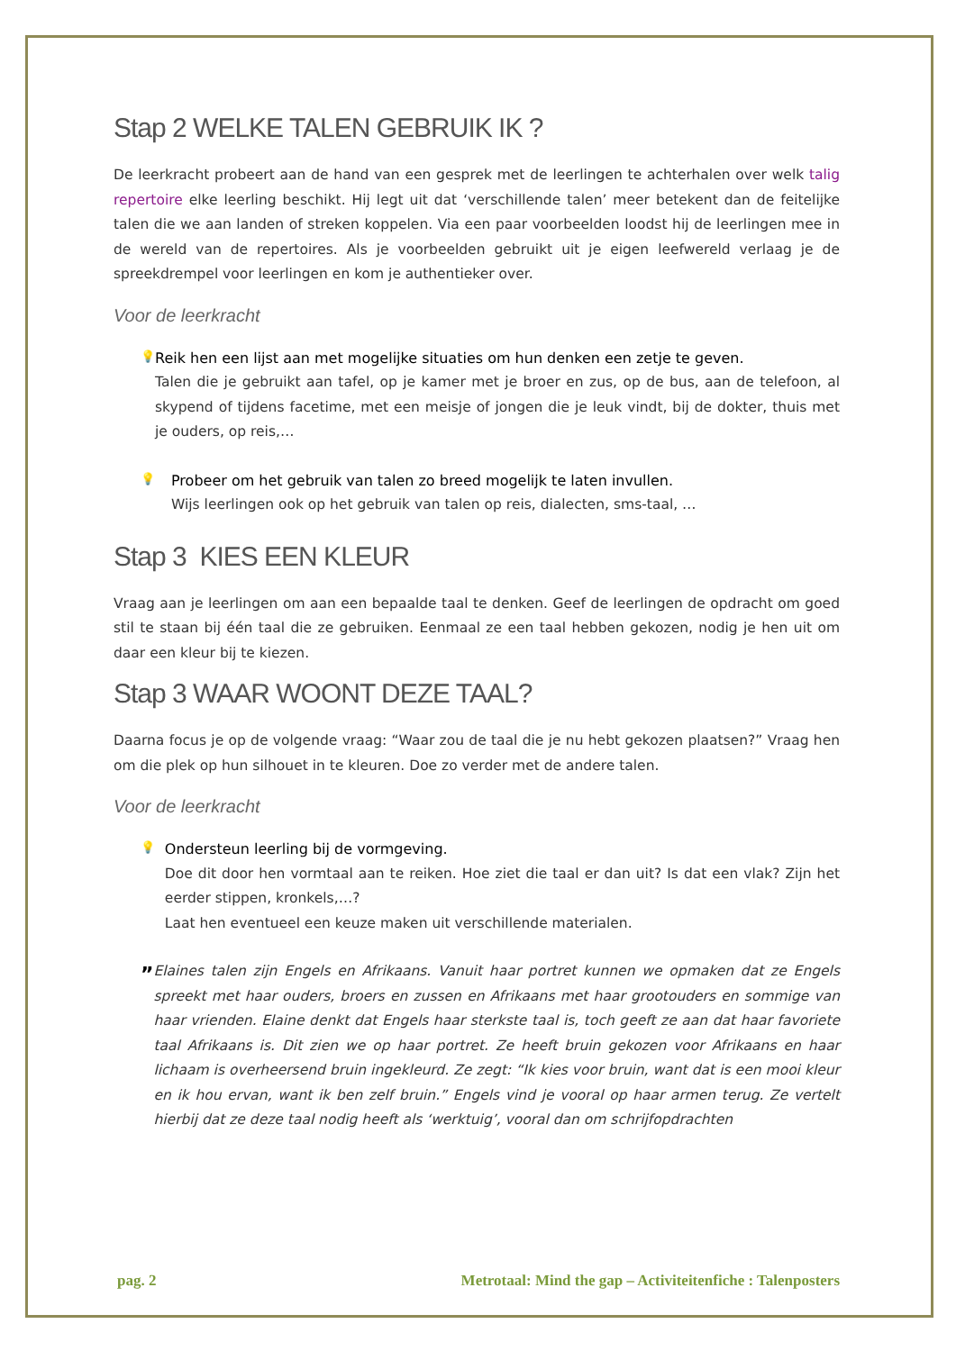Stap 2 WELKE TALEN GEBRUIK IK ?
De leerkracht probeert aan de hand van een gesprek met de leerlingen te achterhalen over welk talig repertoire elke leerling beschikt. Hij legt uit dat ‘verschillende talen’ meer betekent dan de feitelijke talen die we aan landen of streken koppelen. Via een paar voorbeelden loodst hij de leerlingen mee in de wereld van de repertoires. Als je voorbeelden gebruikt uit je eigen leefwereld verlaag je de spreekdrempel voor leerlingen en kom je authentieker over.
Voor de leerkracht
💡
Reik hen een lijst aan met mogelijke situaties om hun denken een zetje te geven.
Talen die je gebruikt aan tafel, op je kamer met je broer en zus, op de bus, aan de telefoon, al skypend of tijdens facetime, met een meisje of jongen die je leuk vindt, bij de dokter, thuis met je ouders, op reis,…
💡
Probeer om het gebruik van talen zo breed mogelijk te laten invullen.
Wijs leerlingen ook op het gebruik van talen op reis, dialecten, sms-taal, …
Stap 3 KIES EEN KLEUR
Vraag aan je leerlingen om aan een bepaalde taal te denken. Geef de leerlingen de opdracht om goed stil te staan bij één taal die ze gebruiken. Eenmaal ze een taal hebben gekozen, nodig je hen uit om daar een kleur bij te kiezen.
Stap 3 WAAR WOONT DEZE TAAL?
Daarna focus je op de volgende vraag: “Waar zou de taal die je nu hebt gekozen plaatsen?” Vraag hen om die plek op hun silhouet in te kleuren. Doe zo verder met de andere talen.
Voor de leerkracht
💡
Ondersteun leerling bij de vormgeving.
Doe dit door hen vormtaal aan te reiken. Hoe ziet die taal er dan uit? Is dat een vlak? Zijn het eerder stippen, kronkels,…?
Laat hen eventueel een keuze maken uit verschillende materialen.
”
Elaines talen zijn Engels en Afrikaans. Vanuit haar portret kunnen we opmaken dat ze Engels spreekt met haar ouders, broers en zussen en Afrikaans met haar grootouders en sommige van haar vrienden. Elaine denkt dat Engels haar sterkste taal is, toch geeft ze aan dat haar favoriete taal Afrikaans is. Dit zien we op haar portret. Ze heeft bruin gekozen voor Afrikaans en haar lichaam is overheersend bruin ingekleurd. Ze zegt: “Ik kies voor bruin, want dat is een mooi kleur en ik hou ervan, want ik ben zelf bruin.” Engels vind je vooral op haar armen terug. Ze vertelt hierbij dat ze deze taal nodig heeft als ‘werktuig’, vooral dan om schrijfopdrachten
pag. 2 Metrotaal: Mind the gap – Activiteitenfiche : Talenposters